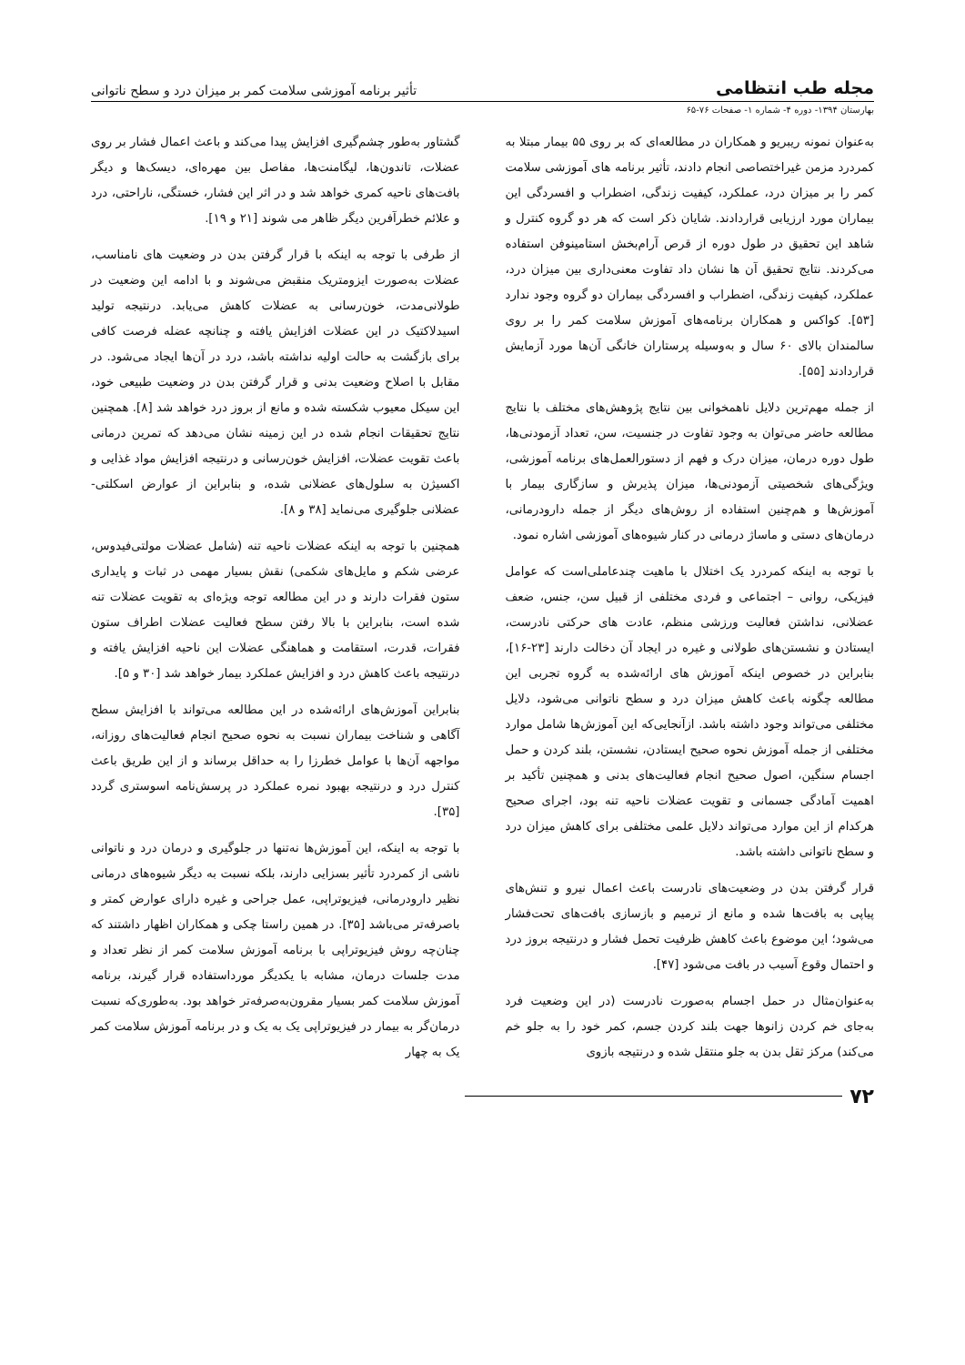مجله طب انتظامی
تأثیر برنامه آموزشی سلامت کمر بر میزان درد و سطح ناتوانی
بهارستان ۱۳۹۴- دوره ۴- شماره ۱- صفحات ۷۶-۶۵
به‌عنوان نمونه ریبریو و همکاران در مطالعه‌ای که بر روی ۵۵ بیمار مبتلا به کمردرد مزمن غیراختصاصی انجام دادند، تأثیر برنامه های آموزشی سلامت کمر را بر میزان درد، عملکرد، کیفیت زندگی، اضطراب و افسردگی این بیماران مورد ارزیابی قراردادند. شایان ذکر است که هر دو گروه کنترل و شاهد این تحقیق در طول دوره از قرص آرام‌بخش استامینوفن استفاده می‌کردند. نتایج تحقیق آن ها نشان داد تفاوت معنی‌داری بین میزان درد، عملکرد، کیفیت زندگی، اضطراب و افسردگی بیماران دو گروه وجود ندارد [۵۳]. کواکس و همکاران برنامه‌های آموزش سلامت کمر را بر روی سالمندان بالای ۶۰ سال و به‌وسیله پرستاران خانگی آن‌ها مورد آزمایش قراردادند [۵۵].
از جمله مهم‌ترین دلایل ناهمخوانی بین نتایج پژوهش‌های مختلف با نتایج مطالعه حاضر می‌توان به وجود تفاوت در جنسیت، سن، تعداد آزمودنی‌ها، طول دوره درمان، میزان درک و فهم از دستورالعمل‌های برنامه آموزشی، ویژگی‌های شخصیتی آزمودنی‌ها، میزان پذیرش و سازگاری بیمار با آموزش‌ها و هم‌چنین استفاده از روش‌های دیگر از جمله دارودرمانی، درمان‌های دستی و ماساژ درمانی در کنار شیوه‌های آموزشی اشاره نمود.
با توجه به اینکه کمردرد یک اختلال با ماهیت چندعاملی‌است که عوامل فیزیکی، روانی – اجتماعی و فردی مختلفی از قبیل سن، جنس، ضعف عضلانی، نداشتن فعالیت ورزشی منظم، عادت های حرکتی نادرست، ایستادن و نشستن‌های طولانی و غیره در ایجاد آن دخالت دارند [۲۳-۱۶]، بنابراین در خصوص اینکه آموزش های ارائه‌شده به گروه تجربی این مطالعه چگونه باعث کاهش میزان درد و سطح ناتوانی می‌شود، دلایل مختلفی می‌تواند وجود داشته باشد. ازآنجایی‌که این آموزش‌ها شامل موارد مختلفی از جمله آموزش نحوه صحیح ایستادن، نشستن، بلند کردن و حمل اجسام سنگین، اصول صحیح انجام فعالیت‌های بدنی و همچنین تأکید بر اهمیت آمادگی جسمانی و تقویت عضلات ناحیه تنه بود، اجرای صحیح هرکدام از این موارد می‌تواند دلایل علمی مختلفی برای کاهش میزان درد و سطح ناتوانی داشته باشد.
قرار گرفتن بدن در وضعیت‌های نادرست باعث اعمال نیرو و تنش‌های پیاپی به بافت‌ها شده و مانع از ترمیم و بازسازی بافت‌های تحت‌فشار می‌شود؛ این موضوع باعث کاهش ظرفیت تحمل فشار و درنتیجه بروز درد و احتمال وقوع آسیب در بافت می‌شود [۴۷].
به‌عنوان‌مثال در حمل اجسام به‌صورت نادرست (در این وضعیت فرد به‌جای خم کردن زانوها جهت بلند کردن جسم، کمر خود را به جلو خم می‌کند) مرکز ثقل بدن به جلو منتقل شده و درنتیجه بازوی
گشتاور به‌طور چشم‌گیری افزایش پیدا می‌کند و باعث اعمال فشار بر روی عضلات، تاندون‌ها، لیگامنت‌ها، مفاصل بین مهره‌ای، دیسک‌ها و دیگر بافت‌های ناحیه کمری خواهد شد و در اثر این فشار، خستگی، ناراحتی، درد و علائم خطرآفرین دیگر ظاهر می شوند [۲۱ و ۱۹].
از طرفی با توجه به اینکه با قرار گرفتن بدن در وضعیت های نامناسب، عضلات به‌صورت ایزومتریک منقبض می‌شوند و با ادامه این وضعیت در طولانی‌مدت، خون‌رسانی به عضلات کاهش می‌یابد. درنتیجه تولید اسیدلاکتیک در این عضلات افزایش یافته و چنانچه عضله فرصت کافی برای بازگشت به حالت اولیه نداشته باشد، درد در آن‌ها ایجاد می‌شود. در مقابل با اصلاح وضعیت بدنی و قرار گرفتن بدن در وضعیت طبیعی خود، این سیکل معیوب شکسته شده و مانع از بروز درد خواهد شد [۸]. همچنین نتایج تحقیقات انجام شده در این زمینه نشان می‌دهد که تمرین درمانی باعث تقویت عضلات، افزایش خون‌رسانی و درنتیجه افزایش مواد غذایی و اکسیژن به سلول‌های عضلانی شده، و بنابراین از عوارض اسکلتی- عضلانی جلوگیری می‌نماید [۳۸ و ۸].
همچنین با توجه به اینکه عضلات ناحیه تنه (شامل عضلات مولتی‌فیدوس، عرضی شکم و مایل‌های شکمی) نقش بسیار مهمی در ثبات و پایداری ستون فقرات دارند و در این مطالعه توجه ویژه‌ای به تقویت عضلات تنه شده است، بنابراین با بالا رفتن سطح فعالیت عضلات اطراف ستون فقرات، قدرت، استقامت و هماهنگی عضلات این ناحیه افزایش یافته و درنتیجه باعث کاهش درد و افزایش عملکرد بیمار خواهد شد [۳۰ و ۵].
بنابراین آموزش‌های ارائه‌شده در این مطالعه می‌تواند با افزایش سطح آگاهی و شناخت بیماران نسبت به نحوه صحیح انجام فعالیت‌های روزانه، مواجهه آن‌ها با عوامل خطرزا را به حداقل برساند و از این طریق باعث کنترل درد و درنتیجه بهبود نمره عملکرد در پرسش‌نامه اسوستری گردد [۳۵].
با توجه به اینکه، این آموزش‌ها نه‌تنها در جلوگیری و درمان درد و ناتوانی ناشی از کمردرد تأثیر بسزایی دارند، بلکه نسبت به دیگر شیوه‌های درمانی نظیر دارودرمانی، فیزیوتراپی، عمل جراحی و غیره دارای عوارض کمتر و باصرفه‌تر می‌باشد [۳۵]. در همین راستا چکی و همکاران اظهار داشتند که چنان‌چه روش فیزیوتراپی با برنامه آموزش سلامت کمر از نظر تعداد و مدت جلسات درمان، مشابه با یکدیگر مورداستفاده قرار گیرند، برنامه آموزش سلامت کمر بسیار مقرون‌به‌صرفه‌تر خواهد بود. به‌طوری‌که نسبت درمان‌گر به بیمار در فیزیوتراپی یک به یک و در برنامه آموزش سلامت کمر یک به چهار
۷۲